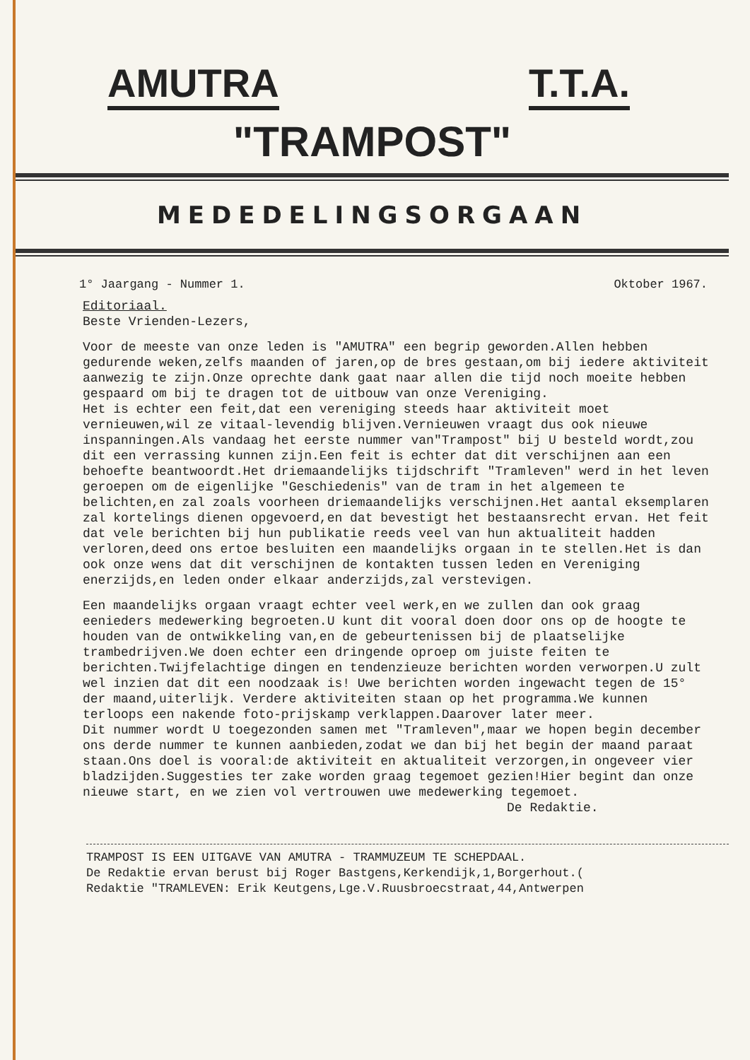AMUTRA T.T.A.
"TRAMPOST"
MEDEDELINGSORGAAN
1° Jaargang - Nummer 1. Oktober 1967.
Editoriaal.
Beste Vrienden-Lezers,
Voor de meeste van onze leden is "AMUTRA" een begrip geworden.Allen hebben gedurende weken,zelfs maanden of jaren,op de bres gestaan,om bij iedere aktiviteit aanwezig te zijn.Onze oprechte dank gaat naar allen die tijd noch moeite hebben gespaard om bij te dragen tot de uitbouw van onze Vereniging.
Het is echter een feit,dat een vereniging steeds haar aktiviteit moet vernieuwen,wil ze vitaal-levendig blijven.Vernieuwen vraagt dus ook nieuwe inspanningen.Als vandaag het eerste nummer van"Trampost" bij U besteld wordt,zou dit een verrassing kunnen zijn.Een feit is echter dat dit verschijnen aan een behoefte beantwoordt.Het driemaandelijks tijdschrift "Tramleven" werd in het leven geroepen om de eigenlijke "Geschiedenis" van de tram in het algemeen te belichten,en zal zoals voorheen driemaandelijks verschijnen.Het aantal eksemplaren zal kortelings dienen opgevoerd,en dat bevestigt het bestaansrecht ervan. Het feit dat vele berichten bij hun publikatie reeds veel van hun aktualiteit hadden verloren,deed ons ertoe besluiten een maandelijks orgaan in te stellen.Het is dan ook onze wens dat dit verschijnen de kontakten tussen leden en Vereniging enerzijds,en leden onder elkaar anderzijds,zal verstevigen.
Een maandelijks orgaan vraagt echter veel werk,en we zullen dan ook graag eenieders medewerking begroeten.U kunt dit vooral doen door ons op de hoogte te houden van de ontwikkeling van,en de gebeurtenissen bij de plaatselijke trambedrijven.We doen echter een dringende oproep om juiste feiten te berichten.Twijfelachtige dingen en tendenzieuze berichten worden verworpen.U zult wel inzien dat dit een noodzaak is! Uwe berichten worden ingewacht tegen de 15° der maand,uiterlijk. Verdere aktiviteiten staan op het programma.We kunnen terloops een nakende foto-prijskamp verklappen.Daarover later meer.
Dit nummer wordt U toegezonden samen met "Tramleven",maar we hopen begin december ons derde nummer te kunnen aanbieden,zodat we dan bij het begin der maand paraat staan.Ons doel is vooral:de aktiviteit en aktualiteit verzorgen,in ongeveer vier bladzijden.Suggesties ter zake worden graag tegemoet gezien!Hier begint dan onze nieuwe start, en we zien vol vertrouwen uwe medewerking tegemoet.
De Redaktie.
TRAMPOST IS EEN UITGAVE VAN AMUTRA - TRAMMUZEUM TE SCHEPDAAL.
De Redaktie ervan berust bij Roger Bastgens,Kerkendijk,1,Borgerhout.(
Redaktie "TRAMLEVEN: Erik Keutgens,Lge.V.Ruusbroecstraat,44,Antwerpen